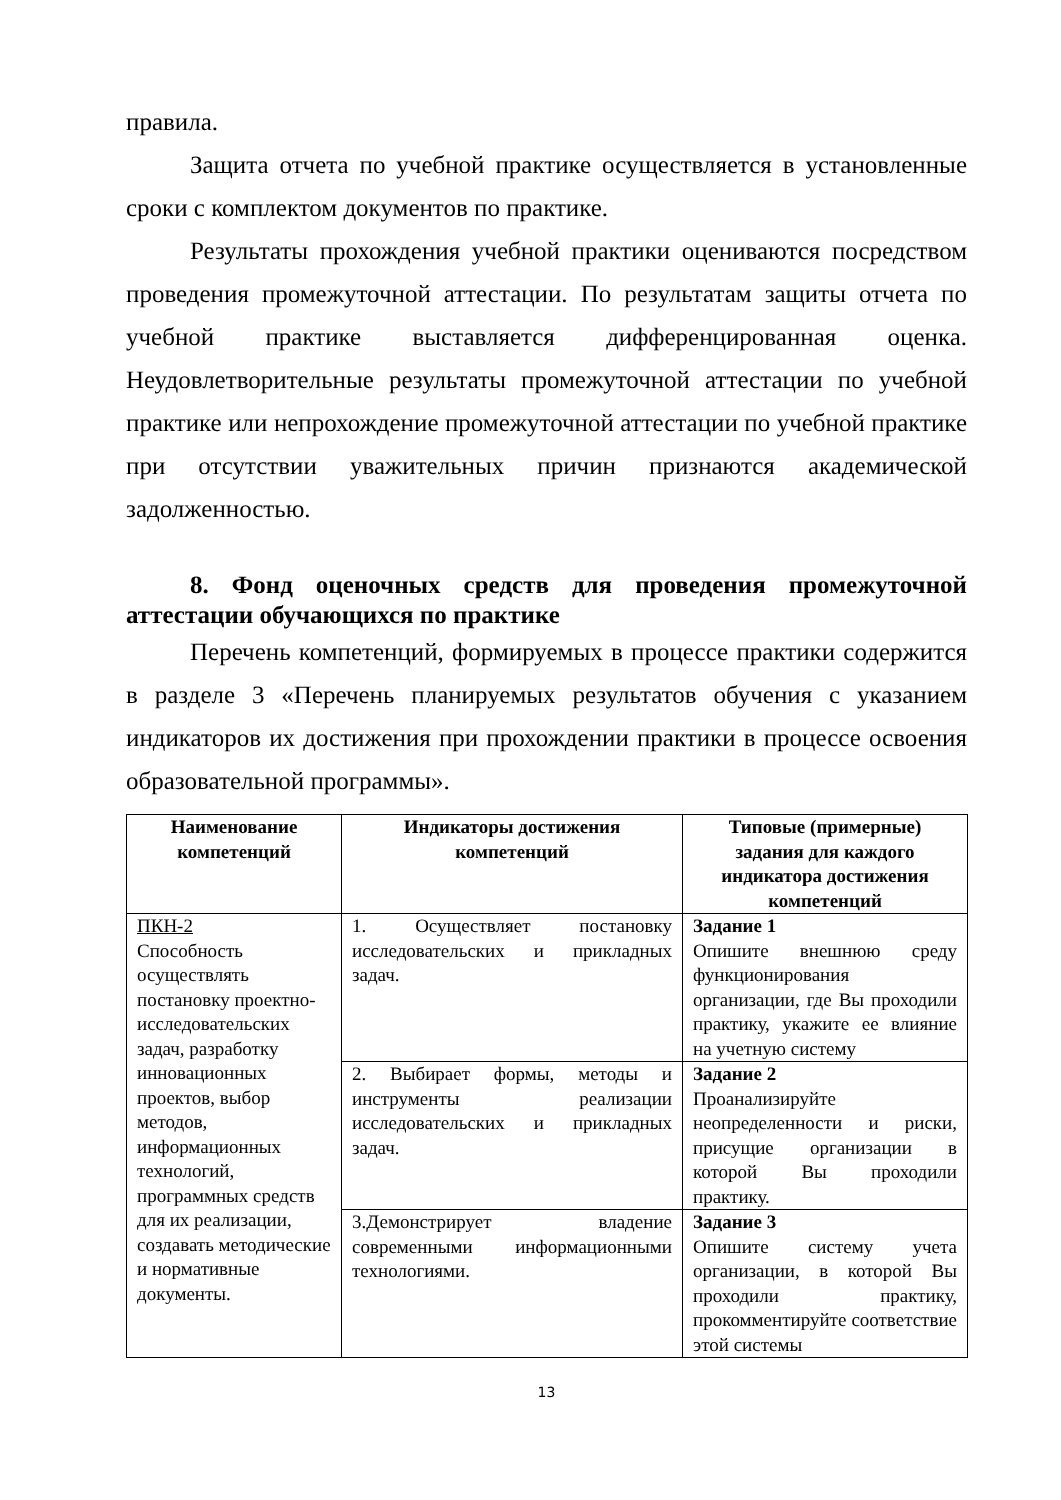правила.
Защита отчета по учебной практике осуществляется в установленные сроки с комплектом документов по практике.
Результаты прохождения учебной практики оцениваются посредством проведения промежуточной аттестации. По результатам защиты отчета по учебной практике выставляется дифференцированная оценка. Неудовлетворительные результаты промежуточной аттестации по учебной практике или непрохождение промежуточной аттестации по учебной практике при отсутствии уважительных причин признаются академической задолженностью.
8. Фонд оценочных средств для проведения промежуточной аттестации обучающихся по практике
Перечень компетенций, формируемых в процессе практики содержится в разделе 3 «Перечень планируемых результатов обучения с указанием индикаторов их достижения при прохождении практики в процессе освоения образовательной программы».
| Наименование компетенций | Индикаторы достижения компетенций | Типовые (примерные) задания для каждого индикатора достижения компетенций |
| --- | --- | --- |
| ПКН-2 Способность осуществлять постановку проектно-исследовательских задач, разработку инновационных проектов, выбор методов, информационных технологий, программных средств для их реализации, создавать методические и нормативные документы. | 1. Осуществляет постановку исследовательских и прикладных задач. | Задание 1 Опишите внешнюю среду функционирования организации, где Вы проходили практику, укажите ее влияние на учетную систему |
| | 2. Выбирает формы, методы и инструменты реализации исследовательских и прикладных задач. | Задание 2 Проанализируйте неопределенности и риски, присущие организации в которой Вы проходили практику. |
| | 3.Демонстрирует владение современными информационными технологиями. | Задание 3 Опишите систему учета организации, в которой Вы проходили практику, прокомментируйте соответствие этой системы |
13